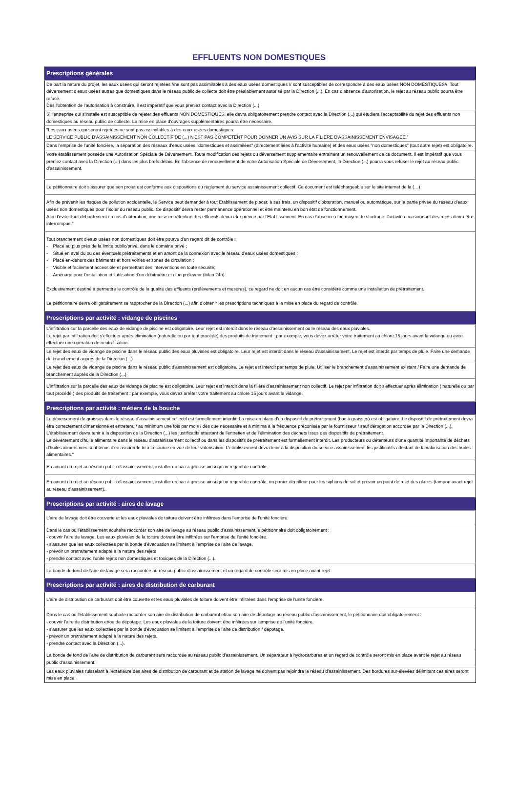EFFLUENTS NON DOMESTIQUES
| Prescriptions générales |
| De part la nature du projet, les eaux usées qui seront rejetées //ne sont pas assimilables à des eaux usées domestiques // sont susceptibles de correspondre à des eaux usées NON DOMESTIQUES//. Tout déversement d'eaux usées autres que domestiques dans le réseau public de collecte doit être préalablement autorisé par la Direction (...). En cas d'absence d'autorisation, le rejet au réseau public pourra être refusé. Dés l'obtention de l'autorisation à construire, il est impératif que vous preniez contact avec la Direction (...) |
| Si l'entreprise qui s'installe est susceptible de rejeter des effluents NON DOMESTIQUES, elle devra obligatoirement prendre contact avec la Direction (...) qui étudiera l'acceptabilité du rejet des effluents non domestiques au réseau public de collecte. La mise en place d'ouvrages supplémentaires pourra être nécessaire. |
| "Les eaux usées qui seront rejetées ne sont pas assimilables à des eaux usées domestiques. LE SERVICE PUBLIC D'ASSAINISSEMENT NON COLLECTIF DE (...) N'EST PAS COMPETENT POUR DONNER UN AVIS SUR LA FILIERE D'ASSAINISSEMENT ENVISAGEE." |
| Dans l'emprise de l'unité foncière, la séparation des réseaux d'eaux usées "domestiques et assimilées" (directement liées à l'activité humaine) et des eaux usées "non domestiques" (tout autre rejet) est obligatoire. |
| Votre établissement possède une Autorisation Spéciale de Déversement. Toute modification des rejets ou déversement supplémentaire entrainent un renouvellement de ce document. Il est impératif que vous preniez contact avec la Direction (...) dans les plus brefs délais. En l'absence de renouvellement de votre Autorisation Spéciale de Déversement, la Direction (...) pourra vous refuser le rejet au réseau public d'assainissement. |
| Le pétitionnaire doit s'assurer que son projet est conforme aux dispositions du règlement du service assainissement collectif. Ce document est téléchargeable sur le site internet de la (…) |
| Afin de prévenir les risques de pollution accidentelle, le Service peut demander à tout Etablissement de placer, à ses frais, un dispositif d'obturation, manuel ou automatique, sur la partie privée du réseau d'eaux usées non domestiques pour l'isoler du réseau public. Ce dispositif devra rester permanence opérationnel et être maintenu en bon état de fonctionnement. Afin d'éviter tout débordement en cas d'obturation, une mise en rétention des effluents devra être prévue par l'Etablissement. En cas d'absence d'un moyen de stockage, l'activité occasionnant des rejets devra être interrompue." |
| Tout branchement d'eaux usées non domestiques doit être pourvu d'un regard dit de contrôle : - Placé au plus près de la limite public/privé, dans le domaine privé ; - Situé en aval du ou des éventuels prétraitements et en amont de la connexion avec le réseau d'eaux usées domestiques ; - Placé en-dehors des bâtiments et hors voiries et zones de circulation ; - Visible et facilement accessible et permettant des interventions en toute sécurité; - Aménagé pour l'installation et l'utilisation d'un débitmètre et d'un préleveur (bilan 24h). Exclusivement destiné à permettre le contrôle de la qualité des effluents (prélèvements et mesures), ce regard ne doit en aucun cas être considéré comme une installation de prétraitement. Le pétitionnaire devra obligatoirement se rapprocher de la Direction (...) afin d'obtenir les prescriptions techniques à la mise en place du regard de contrôle. |
| Prescriptions par activité : vidange de piscines |
| L'infiltration sur la parcelle des eaux de vidange de piscine est obligatoire. Leur rejet est interdit dans le réseau d'assainissement ou le réseau des eaux pluviales. Le rejet par infiltration doit s'effectuer après élimination (naturelle ou par tout procédé) des produits de traitement : par exemple, vous devez arrêter votre traitement au chlore 15 jours avant la vidange ou avoir effectuer une opération de neutralisation. |
| Le rejet des eaux de vidange de piscine dans le réseau public des eaux pluviales est obligatoire. Leur rejet est interdit dans le réseau d'assainissement. Le rejet est interdit par temps de pluie. Faire une demande de branchement auprès de la Direction (...) |
| Le rejet des eaux de vidange de piscine dans le réseau public d'assainissement est obligatoire. Le rejet est interdit par temps de pluie. Utiliser le branchement d'assainissement existant / Faire une demande de branchement auprès de la Direction (...) |
| L'infiltration sur la parcelle des eaux de vidange de piscine est obligatoire. Leur rejet est interdit dans la filière d'assainissement non collectif. Le rejet par infiltration doit s'effectuer après élimination ( naturelle ou par tout procédé ) des produits de traitement : par exemple, vous devez arrêter votre traitement au chlore 15 jours avant la vidange. |
| Prescriptions par activité : métiers de la bouche |
| Le déversement de graisses dans le réseau d'assainissement collectif est formellement interdit. La mise en place d'un dispositif de prétraitement (bac à graisses) est obligatoire. Le dispositif de prétraitement devra être correctement dimensionné et entretenu / au minimum une fois par mois / dès que nécessaire et à minima à la fréquence préconisée par le fournisseur / sauf dérogation accordée par la Direction (...). L'établissement devra tenir à la disposition de la Direction (...) les justificatifs attestant de l'entretien et de l'élimination des déchets issus des dispositifs de prétraitement. Le déversement d'huile alimentaire dans le réseau d'assainissement collectif ou dans les dispositifs de prétraitement est formellement interdit. Les producteurs ou détenteurs d'une quantité importante de déchets d'huiles alimentaires sont tenus d'en assurer le tri à la source en vue de leur valorisation. L'établissement devra tenir à la disposition du service assainissement les justificatifs attestant de la valorisation des huiles alimentaires." |
| En amont du rejet au réseau public d'assainissement, installer un bac à graisse ainsi qu'un regard de contrôle |
| En amont du rejet au réseau public d'assainissement, installer un bac à graisse ainsi qu'un regard de contrôle, un panier dégrilleur pour les siphons de sol et prévoir un point de rejet des glaces (tampon avant rejet au réseau d'assainissement).. |
| Prescriptions par activité : aires de lavage |
| L'aire de lavage doit être couverte et les eaux pluviales de toiture doivent être infiltrées dans l'emprise de l'unité foncière. |
| Dans le cas où l'établissement souhaite raccorder son aire de lavage au réseau public d'assainissement,le pétitionnaire doit obligatoirement : - couvrir l'aire de lavage. Les eaux pluviales de la toiture doivent être infiltrées sur l'emprise de l'unité foncière. - s'assurer que les eaux collectées par la bonde d'évacuation se limitent à l'emprise de l'aire de lavage. - prévoir un prétraitement adapté à la nature des rejets - prendre contact avec l'unité rejets non domestiques et toxiques de la Direction (...). |
| La bonde de fond de l'aire de lavage sera raccordée au réseau public d'assainissement et un regard de contrôle sera mis en place avant rejet. |
| Prescriptions par activité : aires de distribution de carburant |
| L'aire de distribution de carburant doit être couverte et les eaux pluviales de toiture doivent être infiltrées dans l'emprise de l'unité foncière. |
| Dans le cas où l'établissement souhaite raccorder son aire de distribution de carburant et/ou son aire de dépotage au réseau public d'assainissement, le pétitionnaire doit obligatoirement : - couvrir l'aire de distribution et/ou de dépotage. Les eaux pluviales de la toiture doivent être infiltrées sur l'emprise de l'unité foncière. - s'assurer que les eaux collectées par la bonde d'évacuation se limitent à l'emprise de l'aire de distribution / dépotage. - prévoir un prétraitement adapté à la nature des rejets. - prendre contact avec la Direction (...). |
| La bonde de fond de l'aire de distribution de carburant sera raccordée au réseau public d'assainissement. Un séparateur à hydrocarbures et un regard de contrôle seront mis en place avant le rejet au réseau public d'assainissement. |
| Les eaux pluviales ruisselant à l'extérieure des aires de distribution de carburant et de station de lavage ne doivent pas rejoindre le réseau d'assainissement. Des bordures sur-élevées délimitant ces aires seront mise en place. |